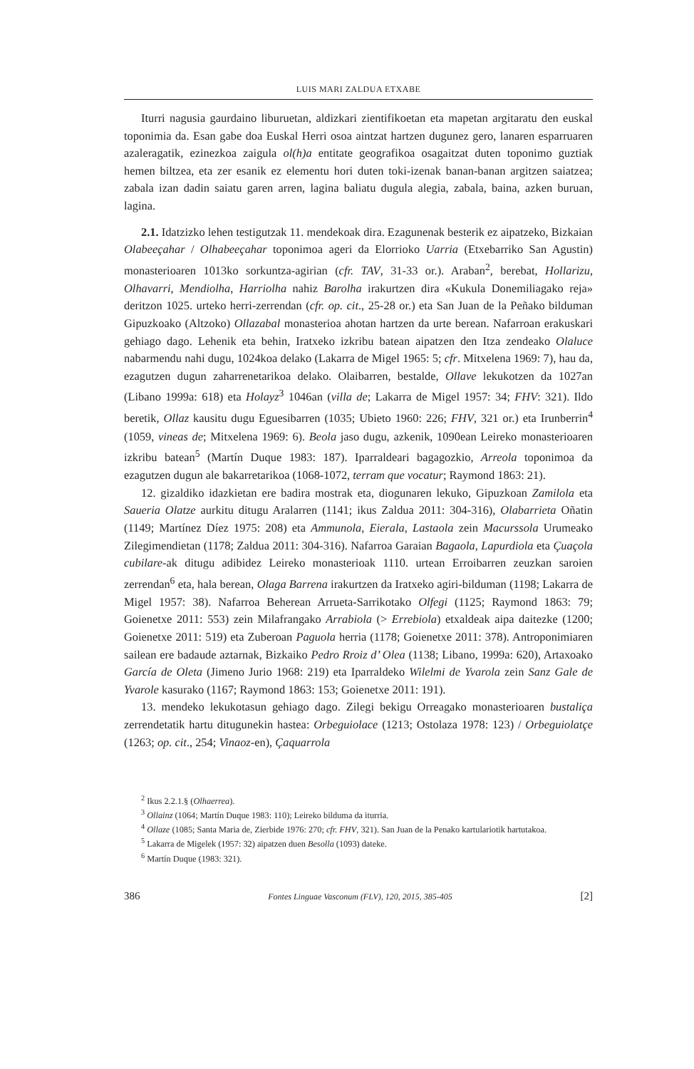LUIS MARI ZALDUA ETXABE
Iturri nagusia gaurdaino liburuetan, aldizkari zientifikoetan eta mapetan argitaratu den euskal toponimia da. Esan gabe doa Euskal Herri osoa aintzat hartzen dugunez gero, lanaren esparruaren azaleragatik, ezinezkoa zaigula ol(h)a entitate geografikoa osagaitzat duten toponimo guztiak hemen biltzea, eta zer esanik ez elementu hori duten toki-izenak banan-banan argitzen saiatzea; zabala izan dadin saiatu garen arren, lagina baliatu dugula alegia, zabala, baina, azken buruan, lagina.
2.1. Idatzizko lehen testigutzak 11. mendekoak dira. Ezagunenak besterik ez aipatzeko, Bizkaian Olabeeçahar / Olhabeeçahar toponimoa ageri da Elorrioko Uarria (Etxebarriko San Agustin) monasterioaren 1013ko sorkuntza-agirian (cfr. TAV, 31-33 or.). Araban<sup>2</sup>, berebat, Hollarizu, Olhavarri, Mendiolha, Harriolha nahiz Barolha irakurtzen dira «Kukula Donemiliagako reja» deritzon 1025. urteko herri-zerrendan (cfr. op. cit., 25-28 or.) eta San Juan de la Peñako bilduman Gipuzkoako (Altzoko) Ollazabal monasterioa ahotan hartzen da urte berean. Nafarroan erakuskari gehiago dago. Lehenik eta behin, Iratxeko izkribu batean aipatzen den Itza zendeako Olaluce nabarmendu nahi dugu, 1024koa delako (Lakarra de Migel 1965: 5; cfr. Mitxelena 1969: 7), hau da, ezagutzen dugun zaharrenetarikoa delako. Olaibarren, bestalde, Ollave lekukotzen da 1027an (Libano 1999a: 618) eta Holayz<sup>3</sup> 1046an (villa de; Lakarra de Migel 1957: 34; FHV: 321). Ildo beretik, Ollaz kausitu dugu Eguesibarren (1035; Ubieto 1960: 226; FHV, 321 or.) eta Irunberrin<sup>4</sup> (1059, vineas de; Mitxelena 1969: 6). Beola jaso dugu, azkenik, 1090ean Leireko monasterioaren izkribu batean<sup>5</sup> (Martín Duque 1983: 187). Iparraldeari bagagozkio, Arreola toponimoa da ezagutzen dugun ale bakarretarikoa (1068-1072, terram que vocatur; Raymond 1863: 21).
12. gizaldiko idazkietan ere badira mostrak eta, diogunaren lekuko, Gipuzkoan Zamilola eta Saueria Olatze aurkitu ditugu Aralarren (1141; ikus Zaldua 2011: 304-316), Olabarrieta Oñatin (1149; Martínez Díez 1975: 208) eta Ammunola, Eierala, Lastaola zein Macurssola Urumeako Zilegimendietan (1178; Zaldua 2011: 304-316). Nafarroa Garaian Bagaola, Lapurdiola eta Çuaçola cubilare-ak ditugu adibidez Leireko monasterioak 1110. urtean Erroibarren zeuzkan saroien zerrendan<sup>6</sup> eta, hala berean, Olaga Barrena irakurtzen da Iratxeko agiri-bilduman (1198; Lakarra de Migel 1957: 38). Nafarroa Beherean Arrueta-Sarrikotako Olfegi (1125; Raymond 1863: 79; Goienetxe 2011: 553) zein Milafrangako Arrabiola (> Errebiola) etxaldeak aipa daitezke (1200; Goienetxe 2011: 519) eta Zuberoan Paguola herria (1178; Goienetxe 2011: 378). Antroponimiaren sailean ere badaude aztarnak, Bizkaiko Pedro Rroiz d’ Olea (1138; Libano, 1999a: 620), Artaxoako García de Oleta (Jimeno Jurio 1968: 219) eta Iparraldeko Wilelmi de Yvarola zein Sanz Gale de Yvarole kasurako (1167; Raymond 1863: 153; Goienetxe 2011: 191).
13. mendeko lekukotasun gehiago dago. Zilegi bekigu Orreagako monasterioaren bustaliça zerrendetatik hartu ditugunekin hastea: Orbeguiolace (1213; Ostolaza 1978: 123) / Orbeguiolatçe (1263; op. cit., 254; Vinaoz-en), Çaquarrola
<sup>2</sup> Ikus 2.2.1.§ (Olhaerrea).
<sup>3</sup> Ollainz (1064; Martín Duque 1983: 110); Leireko bilduma da iturria.
<sup>4</sup> Ollaze (1085; Santa Maria de, Zierbide 1976: 270; cfr. FHV, 321). San Juan de la Penako kartulariotik hartutakoa.
<sup>5</sup> Lakarra de Migelek (1957: 32) aipatzen duen Besolla (1093) dateke.
<sup>6</sup> Martín Duque (1983: 321).
386 Fontes Linguae Vasconum (FLV), 120, 2015, 385-405 [2]